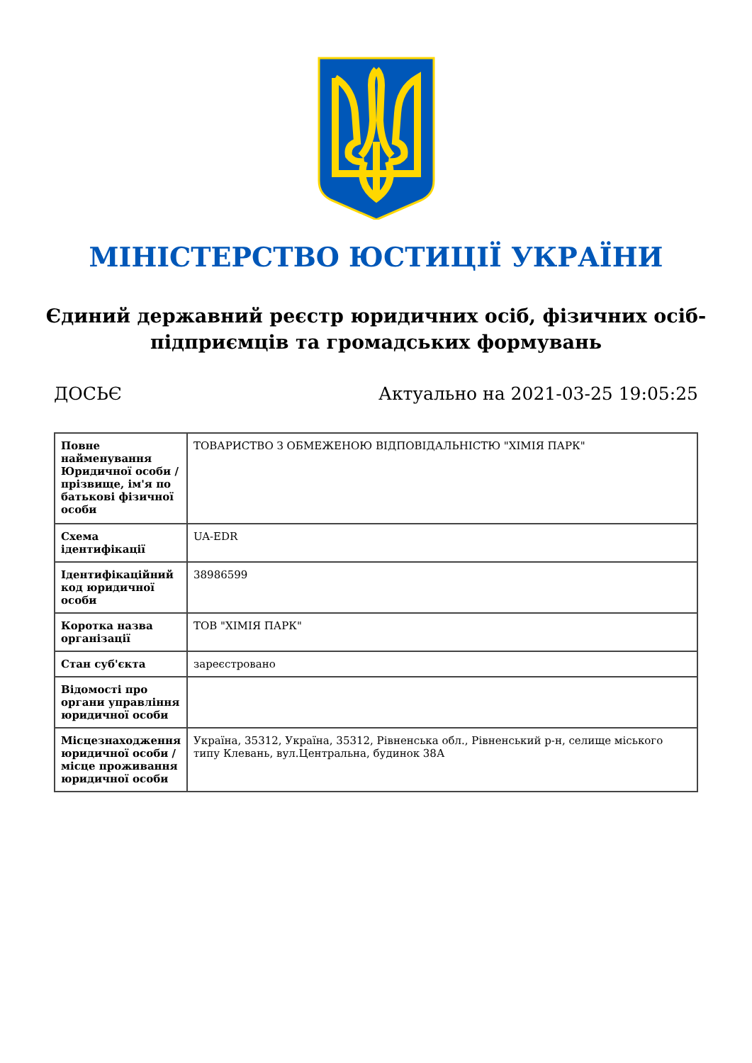МІНІСТЕРСТВО ЮСТИЦІЇ УКРАЇНИ
Єдиний державний реєстр юридичних осіб, фізичних осіб-підприємців та громадських формувань
ДОСЬЄ Актуально на 2021-03-25 19:05:25
| Повне найменування Юридичної особи / прізвище, ім'я по батькові фізичної особи | ТОВАРИСТВО З ОБМЕЖЕНОЮ ВІДПОВІДАЛЬНІСТЮ "ХІМІЯ ПАРК" |
| Схема ідентифікації | UA-EDR |
| Ідентифікаційний код юридичної особи | 38986599 |
| Коротка назва організації | ТОВ "ХІМІЯ ПАРК" |
| Стан суб'єкта | зареєстровано |
| Відомості про органи управління юридичної особи | |
| Місцезнаходження юридичної особи / місце проживання юридичної особи | Україна, 35312, Україна, 35312, Рівненська обл., Рівненський р-н, селище міського типу Клевань, вул.Центральна, будинок 38А |